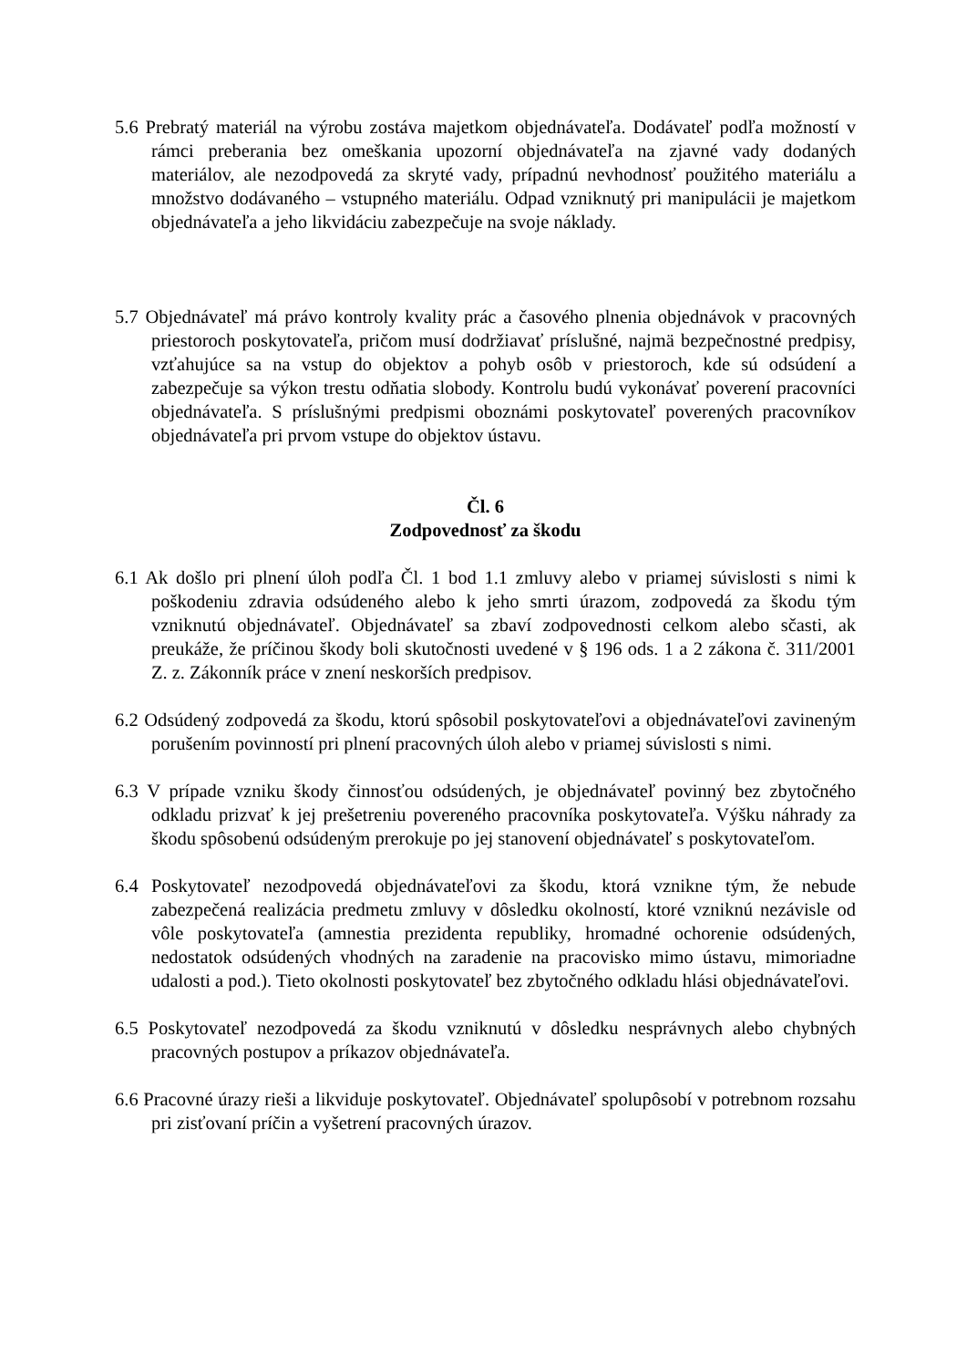5.6 Prebratý materiál na výrobu zostáva majetkom objednávateľa. Dodávateľ podľa možností v rámci preberania bez omeškania upozorní objednávateľa na zjavné vady dodaných materiálov, ale nezodpovedá za skryté vady, prípadnú nevhodnosť použitého materiálu a množstvo dodávaného – vstupného materiálu. Odpad vzniknutý pri manipulácii je majetkom objednávateľa a jeho likvidáciu zabezpečuje na svoje náklady.
5.7 Objednávateľ má právo kontroly kvality prác a časového plnenia objednávok v pracovných priestoroch poskytovateľa, pričom musí dodržiavať príslušné, najmä bezpečnostné predpisy, vzťahujúce sa na vstup do objektov a pohyb osôb v priestoroch, kde sú odsúdení a zabezpečuje sa výkon trestu odňatia slobody. Kontrolu budú vykonávať poverení pracovníci objednávateľa. S príslušnými predpismi oboznámi poskytovateľ poverených pracovníkov objednávateľa pri prvom vstupe do objektov ústavu.
Čl. 6
Zodpovednosť za škodu
6.1 Ak došlo pri plnení úloh podľa Čl. 1 bod 1.1 zmluvy alebo v priamej súvislosti s nimi k poškodeniu zdravia odsúdeného alebo k jeho smrti úrazom, zodpovedá za škodu tým vzniknutú objednávateľ. Objednávateľ sa zbaví zodpovednosti celkom alebo sčasti, ak preukáže, že príčinou škody boli skutočnosti uvedené v § 196 ods. 1 a 2 zákona č. 311/2001 Z. z. Zákonník práce v znení neskorších predpisov.
6.2 Odsúdený zodpovedá za škodu, ktorú spôsobil poskytovateľovi a objednávateľovi zavineným porušením povinností pri plnení pracovných úloh alebo v priamej súvislosti s nimi.
6.3 V prípade vzniku škody činnosťou odsúdených, je objednávateľ povinný bez zbytočného odkladu prizvať k jej prešetreniu povereného pracovníka poskytovateľa. Výšku náhrady za škodu spôsobenú odsúdeným prerokuje po jej stanovení objednávateľ s poskytovateľom.
6.4 Poskytovateľ nezodpovedá objednávateľovi za škodu, ktorá vznikne tým, že nebude zabezpečená realizácia predmetu zmluvy v dôsledku okolností, ktoré vzniknú nezávisle od vôle poskytovateľa (amnestia prezidenta republiky, hromadné ochorenie odsúdených, nedostatok odsúdených vhodných na zaradenie na pracovisko mimo ústavu, mimoriadne udalosti a pod.). Tieto okolnosti poskytovateľ bez zbytočného odkladu hlási objednávateľovi.
6.5 Poskytovateľ nezodpovedá za škodu vzniknutú v dôsledku nesprávnych alebo chybných pracovných postupov a príkazov objednávateľa.
6.6 Pracovné úrazy rieši a likviduje poskytovateľ. Objednávateľ spolupôsobí v potrebnom rozsahu pri zisťovaní príčin a vyšetrení pracovných úrazov.